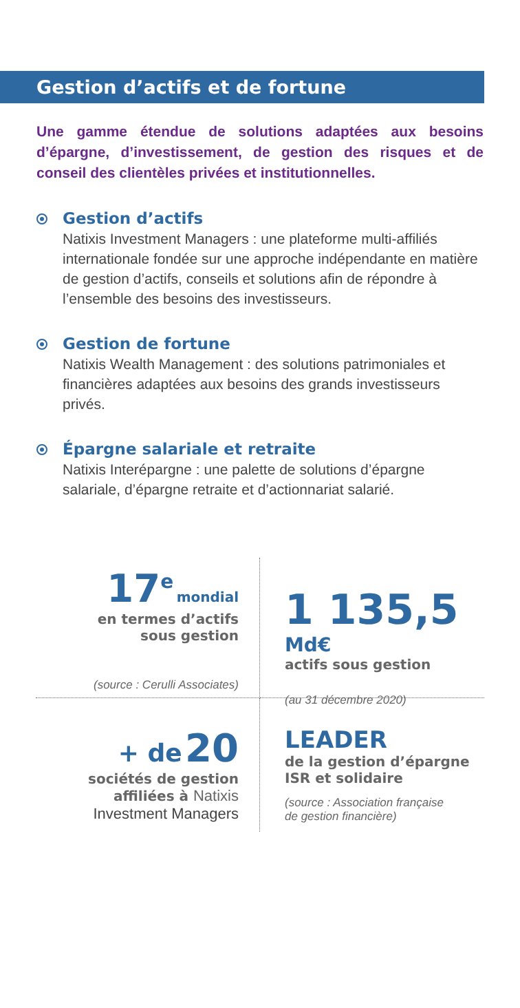Gestion d’actifs et de fortune
Une gamme étendue de solutions adaptées aux besoins d’épargne, d’investissement, de gestion des risques et de conseil des clientèles privées et institutionnelles.
Gestion d’actifs
Natixis Investment Managers : une plateforme multi-affiliés internationale fondée sur une approche indépendante en matière de gestion d’actifs, conseils et solutions afin de répondre à l’ensemble des besoins des investisseurs.
Gestion de fortune
Natixis Wealth Management : des solutions patrimoniales et financières adaptées aux besoins des grands investisseurs privés.
Épargne salariale et retraite
Natixis Interépargne : une palette de solutions d’épargne salariale, d’épargne retraite et d’actionnariat salarié.
17<sup>e</sup> mondial
en termes d’actifs
sous gestion
(source : Cerulli Associates)
1 135,5 Md€
actifs sous gestion
(au 31 décembre 2020)
+ de 20
sociétés de gestion
affiliées à Natixis
Investment Managers
LEADER
de la gestion d’épargne
ISR et solidaire
(source : Association française
de gestion financière)